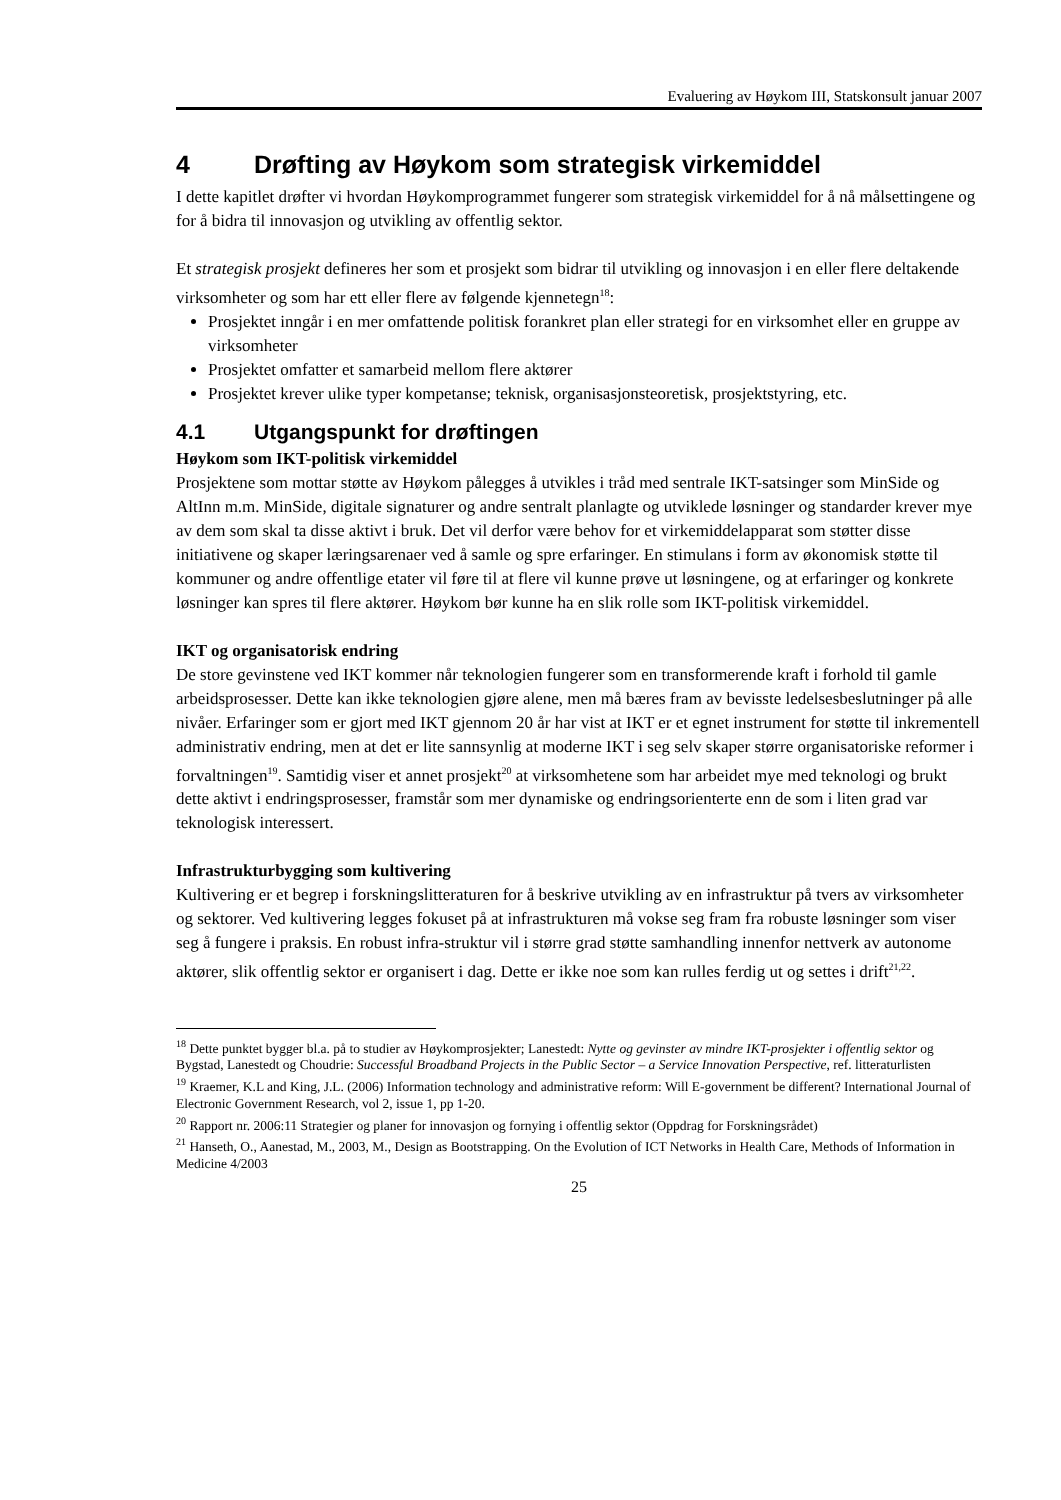Evaluering av Høykom III, Statskonsult januar 2007
4 Drøfting av Høykom som strategisk virkemiddel
I dette kapitlet drøfter vi hvordan Høykomprogrammet fungerer som strategisk virkemiddel for å nå målsettingene og for å bidra til innovasjon og utvikling av offentlig sektor.
Et strategisk prosjekt defineres her som et prosjekt som bidrar til utvikling og innovasjon i en eller flere deltakende virksomheter og som har ett eller flere av følgende kjennetegn<sup>18</sup>:
Prosjektet inngår i en mer omfattende politisk forankret plan eller strategi for en virksomhet eller en gruppe av virksomheter
Prosjektet omfatter et samarbeid mellom flere aktører
Prosjektet krever ulike typer kompetanse; teknisk, organisasjonsteoretisk, prosjektstyring, etc.
4.1 Utgangspunkt for drøftingen
Høykom som IKT-politisk virkemiddel
Prosjektene som mottar støtte av Høykom pålegges å utvikles i tråd med sentrale IKT-satsinger som MinSide og AltInn m.m. MinSide, digitale signaturer og andre sentralt planlagte og utviklede løsninger og standarder krever mye av dem som skal ta disse aktivt i bruk. Det vil derfor være behov for et virkemiddelapparat som støtter disse initiativene og skaper læringsarenaer ved å samle og spre erfaringer. En stimulans i form av økonomisk støtte til kommuner og andre offentlige etater vil føre til at flere vil kunne prøve ut løsningene, og at erfaringer og konkrete løsninger kan spres til flere aktører. Høykom bør kunne ha en slik rolle som IKT-politisk virkemiddel.
IKT og organisatorisk endring
De store gevinstene ved IKT kommer når teknologien fungerer som en transformerende kraft i forhold til gamle arbeidsprosesser. Dette kan ikke teknologien gjøre alene, men må bæres fram av bevisste ledelsesbeslutninger på alle nivåer. Erfaringer som er gjort med IKT gjennom 20 år har vist at IKT er et egnet instrument for støtte til inkrementell administrativ endring, men at det er lite sannsynlig at moderne IKT i seg selv skaper større organisatoriske reformer i forvaltningen<sup>19</sup>. Samtidig viser et annet prosjekt<sup>20</sup> at virksomhetene som har arbeidet mye med teknologi og brukt dette aktivt i endringsprosesser, framstår som mer dynamiske og endringsorienterte enn de som i liten grad var teknologisk interessert.
Infrastrukturbygging som kultivering
Kultivering er et begrep i forskningslitteraturen for å beskrive utvikling av en infrastruktur på tvers av virksomheter og sektorer. Ved kultivering legges fokuset på at infrastrukturen må vokse seg fram fra robuste løsninger som viser seg å fungere i praksis. En robust infra-struktur vil i større grad støtte samhandling innenfor nettverk av autonome aktører, slik offentlig sektor er organisert i dag. Dette er ikke noe som kan rulles ferdig ut og settes i drift<sup>21,22</sup>.
<sup>18</sup> Dette punktet bygger bl.a. på to studier av Høykomprosjekter; Lanestedt: Nytte og gevinster av mindre IKT-prosjekter i offentlig sektor og Bygstad, Lanestedt og Choudrie: Successful Broadband Projects in the Public Sector – a Service Innovation Perspective, ref. litteraturlisten
<sup>19</sup> Kraemer, K.L and King, J.L. (2006) Information technology and administrative reform: Will E-government be different? International Journal of Electronic Government Research, vol 2, issue 1, pp 1-20.
<sup>20</sup> Rapport nr. 2006:11 Strategier og planer for innovasjon og fornying i offentlig sektor (Oppdrag for Forskningsrådet)
<sup>21</sup> Hanseth, O., Aanestad, M., 2003, M., Design as Bootstrapping. On the Evolution of ICT Networks in Health Care, Methods of Information in Medicine 4/2003
25